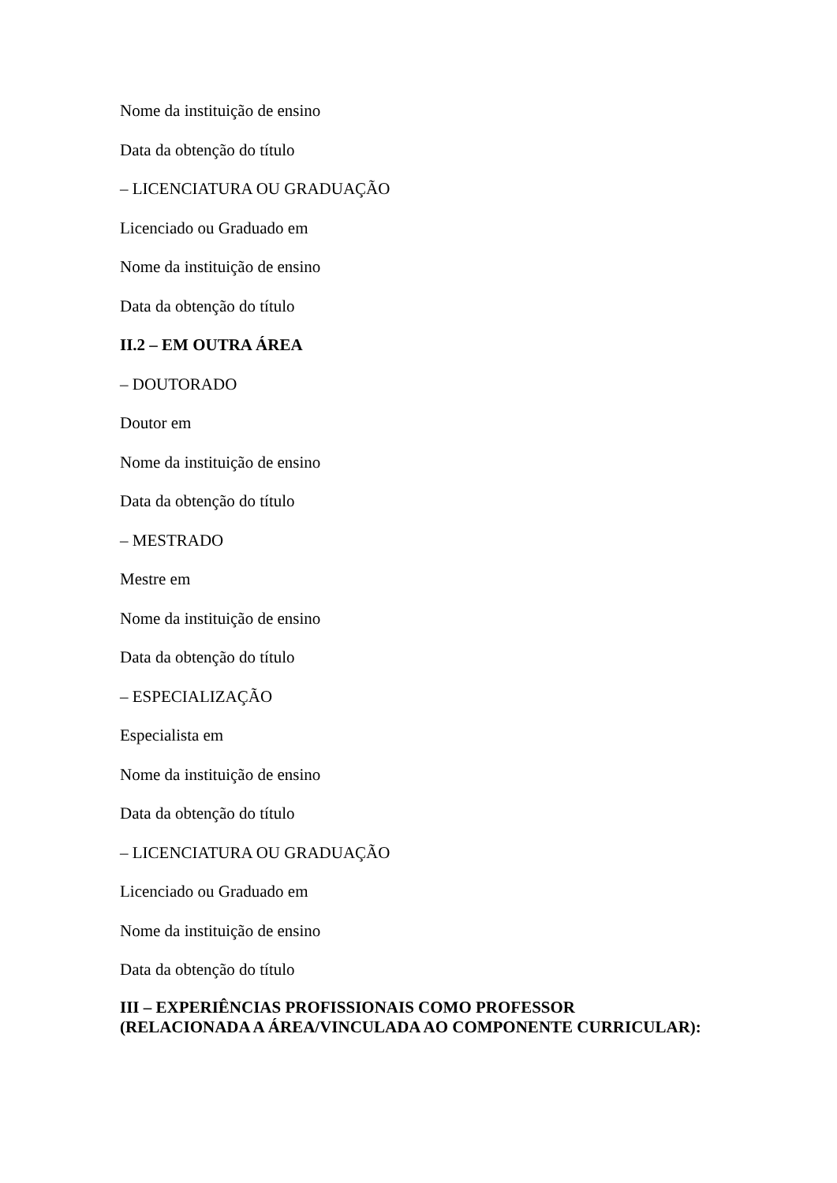Nome da instituição de ensino
Data da obtenção do título
– LICENCIATURA OU GRADUAÇÃO
Licenciado ou Graduado em
Nome da instituição de ensino
Data da obtenção do título
II.2 – EM OUTRA ÁREA
– DOUTORADO
Doutor em
Nome da instituição de ensino
Data da obtenção do título
– MESTRADO
Mestre em
Nome da instituição de ensino
Data da obtenção do título
– ESPECIALIZAÇÃO
Especialista em
Nome da instituição de ensino
Data da obtenção do título
– LICENCIATURA OU GRADUAÇÃO
Licenciado ou Graduado em
Nome da instituição de ensino
Data da obtenção do título
III – EXPERIÊNCIAS PROFISSIONAIS COMO PROFESSOR
(RELACIONADA A ÁREA/VINCULADA AO COMPONENTE CURRICULAR):